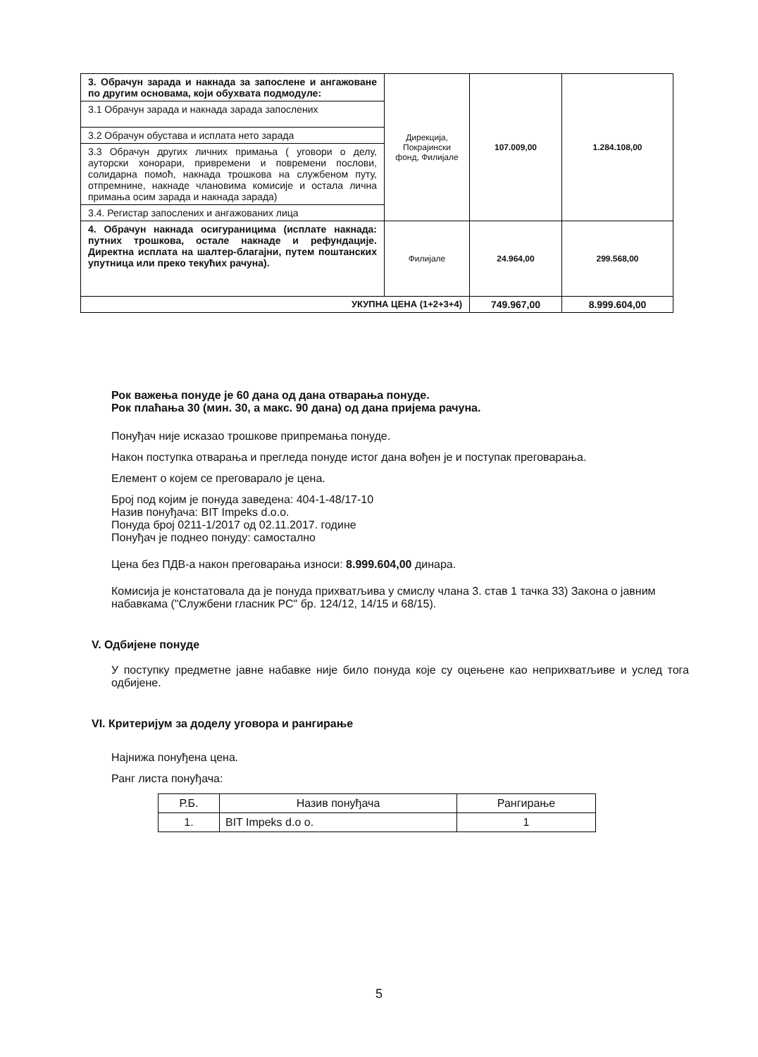| 3. Обрачун зарада и накнада за запослене и ангажоване по другим основама, који обухвата подмодуле: | Дирекција, Покрајински фонд, Филијале | 107.009,00 | 1.284.108,00 |
| 3.1 Обрачун зарада и накнада зарада запослених | | | |
| 3.2 Обрачун обустава и исплата нето зарада | | | |
| 3.3 Обрачун других личних примања ( уговори о делу, ауторски хонорари, привремени и повремени послови, солидарна помоћ, накнада трошкова на службеном путу, отпремнине, накнаде члановима комисије и остала лична примања осим зарада и накнада зарада) | | | |
| 3.4. Регистар запослених и ангажованих лица | | | |
| 4. Обрачун накнада осигураницима (исплате накнада: путних трошкова, остале накнаде и рефундације. Директна исплата на шалтер-благајни, путем поштанских упутница или преко текућих рачуна). | Филијале | 24.964,00 | 299.568,00 |
| УКУПНА ЦЕНА (1+2+3+4) | | 749.967,00 | 8.999.604,00 |
Рок важења понуде је 60 дана од дана отварања понуде.
Рок плаћања 30 (мин. 30, а макс. 90 дана) од дана пријема рачуна.
Понуђач није исказао трошкове припремања понуде.
Након поступка отварања и прегледа понуде истог дана вођен је и поступак преговарања.
Елемент о којем се преговарало је цена.
Број под којим је понуда заведена: 404-1-48/17-10
Назив понуђача: BIT Impeks d.o.o.
Понуда број 0211-1/2017 од 02.11.2017. године
Понуђач је поднео понуду: самостално
Цена без ПДВ-а након преговарања износи: 8.999.604,00 динара.
Комисија је констатовала да је понуда прихватљива у смислу члана 3. став 1 тачка 33) Закона о јавним набавкама ("Службени гласник РС" бр. 124/12, 14/15 и 68/15).
V. Одбијене понуде
У поступку предметне јавне набавке није било понуда које су оцењене као неприхватљиве и услед тога одбијене.
VI. Критеријум за доделу уговора и рангирање
Најнижа понуђена цена.
Ранг листа понуђача:
| Р.Б. | Назив понуђача | Рангирање |
| --- | --- | --- |
| 1. | BIT Impeks d.o o. | 1 |
5